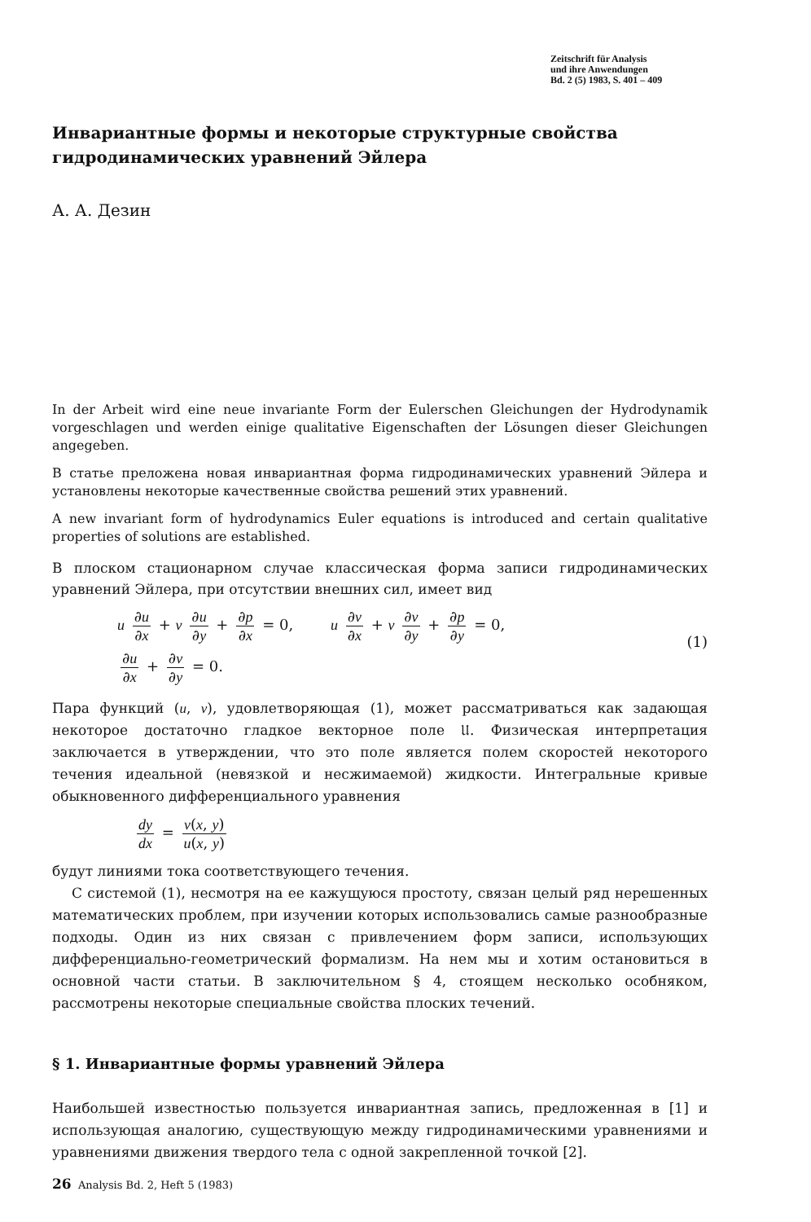Zeitschrift für Analysis
und ihre Anwendungen
Bd. 2 (5) 1983, S. 401 – 409
Инвариантные формы и некоторые структурные свойства
гидродинамических уравнений Эйлера
А. А. Дезин
In der Arbeit wird eine neue invariante Form der Eulerschen Gleichungen der Hydrodynamik vorgeschlagen und werden einige qualitative Eigenschaften der Lösungen dieser Gleichungen angegeben.
В статье преложена новая инвариантная форма гидродинамических уравнений Эйлера и установлены некоторые качественные свойства решений этих уравнений.
A new invariant form of hydrodynamics Euler equations is introduced and certain qualitative properties of solutions are established.
В плоском стационарном случае классическая форма записи гидродинамических уравнений Эйлера, при отсутствии внешних сил, имеет вид
u ∂u ∂x + v ∂u ∂y + ∂p ∂x = 0, u ∂v ∂x + v ∂v ∂y + ∂p ∂y = 0,
∂u ∂x + ∂v ∂y = 0. (1)
Пара функций (u, v), удовлетворяющая (1), может рассматриваться как задающая некоторое достаточно гладкое векторное поле 𝔘. Физическая интерпретация заключается в утверждении, что это поле является полем скоростей некоторого течения идеальной (невязкой и несжимаемой) жидкости. Интегральные кривые обыкновенного дифференциального уравнения
dy dx = v(x, y) u(x, y)
будут линиями тока соответствующего течения.
С системой (1), несмотря на ее кажущуюся простоту, связан целый ряд нерешенных математических проблем, при изучении которых использовались самые разнообразные подходы. Один из них связан с привлечением форм записи, использующих дифференциально-геометрический формализм. На нем мы и хотим остановиться в основной части статьи. В заключительном § 4, стоящем несколько особняком, рассмотрены некоторые специальные свойства плоских течений.
§ 1. Инвариантные формы уравнений Эйлера
Наибольшей известностью пользуется инвариантная запись, предложенная в [1] и использующая аналогию, существующую между гидродинамическими уравнениями и уравнениями движения твердого тела с одной закрепленной точкой [2].
26 Analysis Bd. 2, Heft 5 (1983)